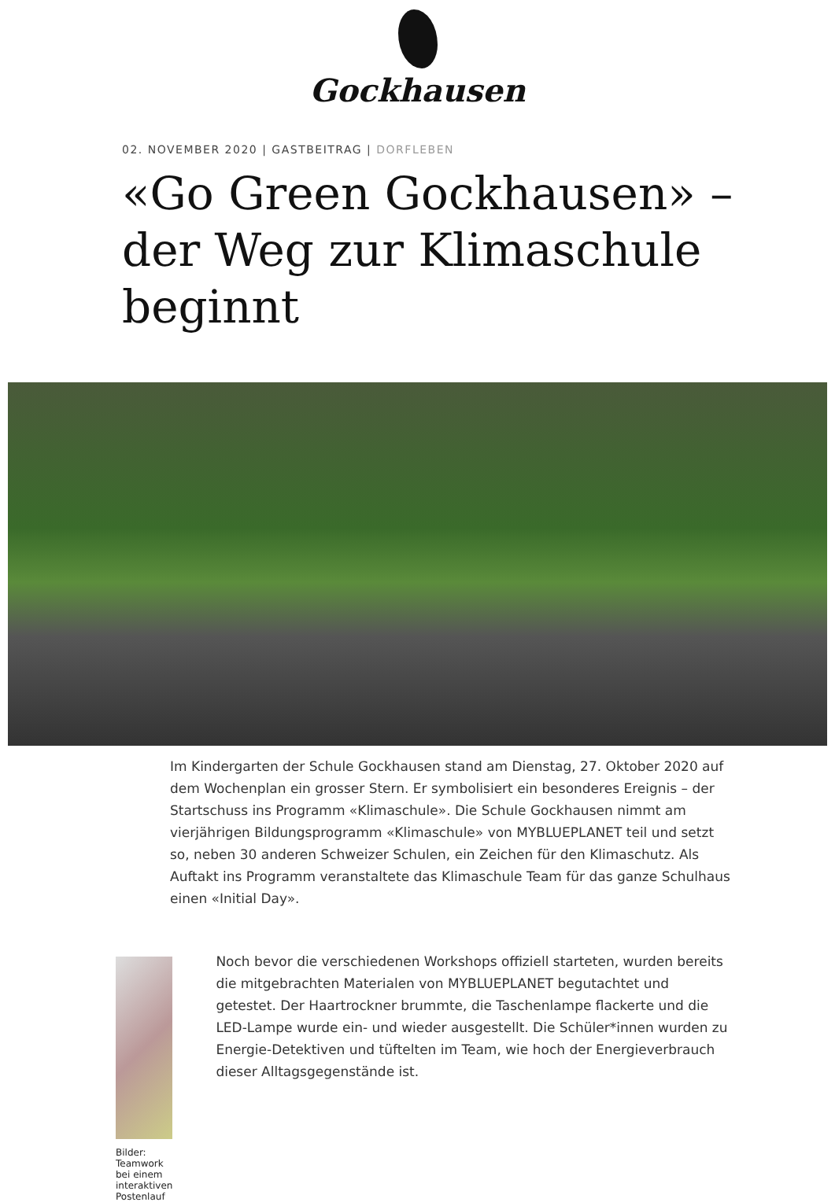Gockhausen
02. NOVEMBER 2020 | GASTBEITRAG | DORFLEBEN
«Go Green Gockhausen» –
der Weg zur Klimaschule
beginnt
Im Kindergarten der Schule Gockhausen stand am Dienstag, 27. Oktober 2020 auf dem Wochenplan ein grosser Stern. Er symbolisiert ein besonderes Ereignis – der Startschuss ins Programm «Klimaschule». Die Schule Gockhausen nimmt am vierjährigen Bildungsprogramm «Klimaschule» von MYBLUEPLANET teil und setzt so, neben 30 anderen Schweizer Schulen, ein Zeichen für den Klimaschutz. Als Auftakt ins Programm veranstaltete das Klimaschule Team für das ganze Schulhaus einen «Initial Day».
Bilder: Teamwork bei einem interaktiven Postenlauf
Noch bevor die verschiedenen Workshops offiziell starteten, wurden bereits die mitgebrachten Materialen von MYBLUEPLANET begutachtet und getestet. Der Haartrockner brummte, die Taschenlampe flackerte und die LED-Lampe wurde ein- und wieder ausgestellt. Die Schüler*innen wurden zu Energie-Detektiven und tüftelten im Team, wie hoch der Energieverbrauch dieser Alltagsgegenstände ist.